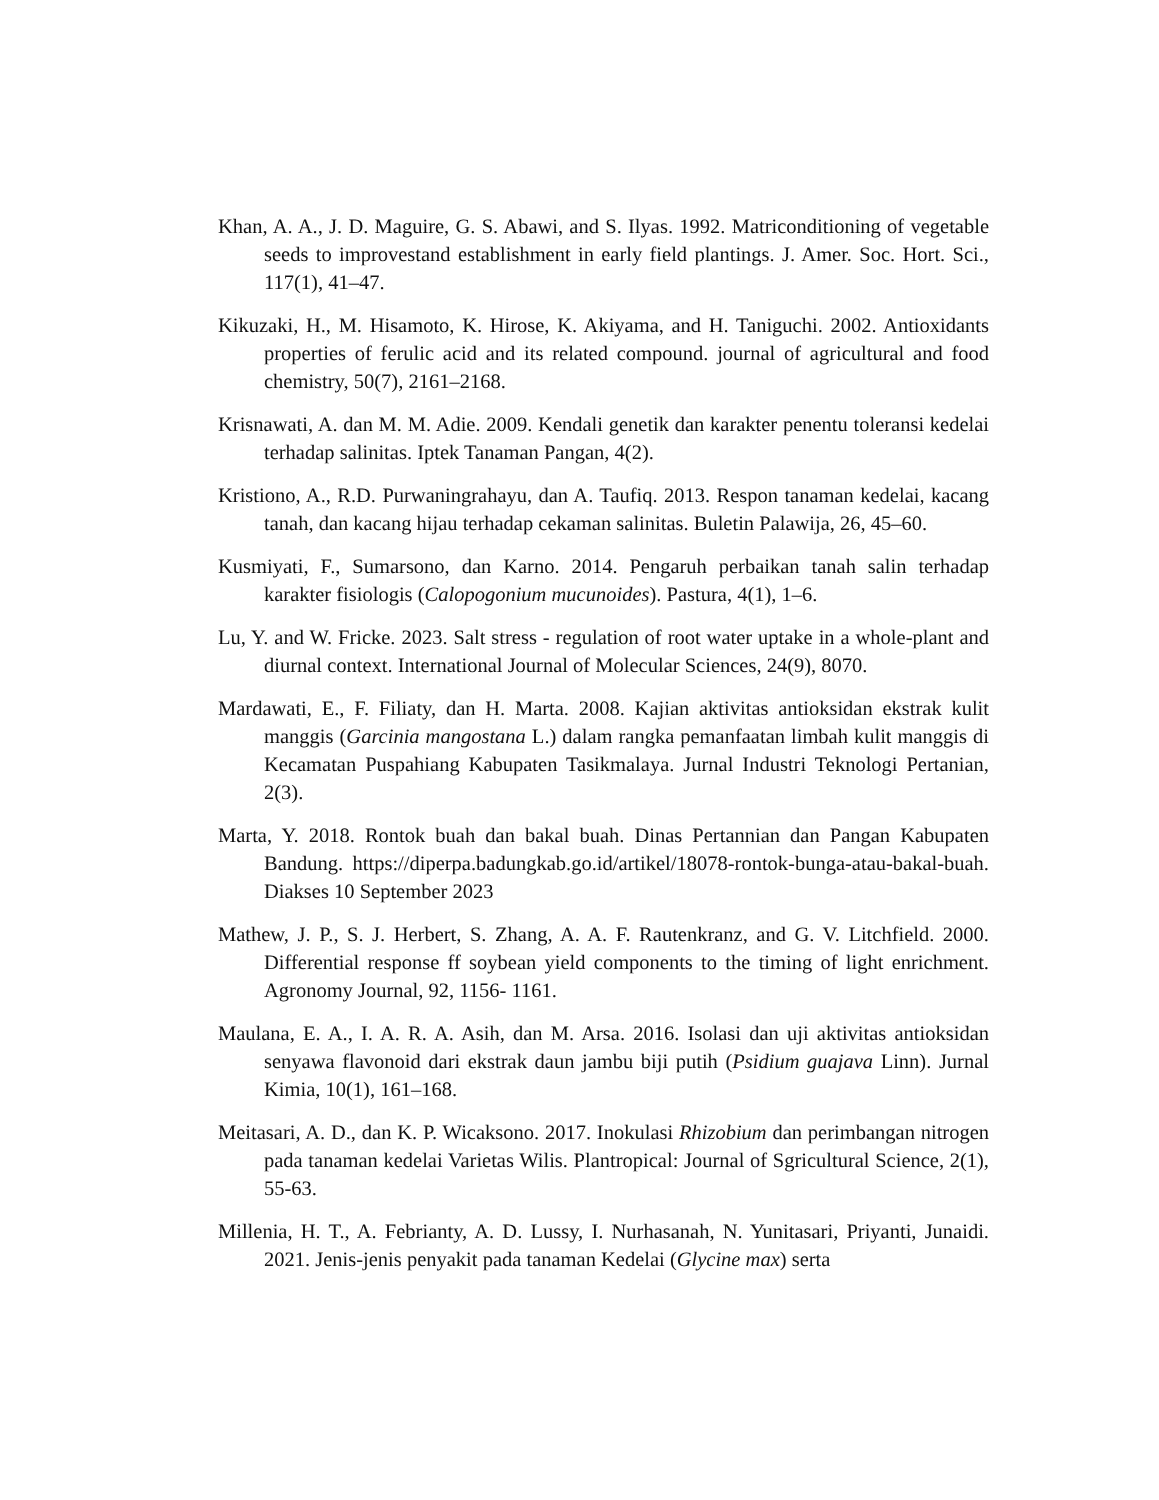Khan, A. A., J. D. Maguire, G. S. Abawi, and S. Ilyas. 1992. Matriconditioning of vegetable seeds to improvestand establishment in early field plantings. J. Amer. Soc. Hort. Sci., 117(1), 41–47.
Kikuzaki, H., M. Hisamoto, K. Hirose, K. Akiyama, and H. Taniguchi. 2002. Antioxidants properties of ferulic acid and its related compound. journal of agricultural and food chemistry, 50(7), 2161–2168.
Krisnawati, A. dan M. M. Adie. 2009. Kendali genetik dan karakter penentu toleransi kedelai terhadap salinitas. Iptek Tanaman Pangan, 4(2).
Kristiono, A., R.D. Purwaningrahayu, dan A. Taufiq. 2013. Respon tanaman kedelai, kacang tanah, dan kacang hijau terhadap cekaman salinitas. Buletin Palawija, 26, 45–60.
Kusmiyati, F., Sumarsono, dan Karno. 2014. Pengaruh perbaikan tanah salin terhadap karakter fisiologis (Calopogonium mucunoides). Pastura, 4(1), 1–6.
Lu, Y. and W. Fricke. 2023. Salt stress - regulation of root water uptake in a whole-plant and diurnal context. International Journal of Molecular Sciences, 24(9), 8070.
Mardawati, E., F. Filiaty, dan H. Marta. 2008. Kajian aktivitas antioksidan ekstrak kulit manggis (Garcinia mangostana L.) dalam rangka pemanfaatan limbah kulit manggis di Kecamatan Puspahiang Kabupaten Tasikmalaya. Jurnal Industri Teknologi Pertanian, 2(3).
Marta, Y. 2018. Rontok buah dan bakal buah. Dinas Pertannian dan Pangan Kabupaten Bandung. https://diperpa.badungkab.go.id/artikel/18078-rontok-bunga-atau-bakal-buah. Diakses 10 September 2023
Mathew, J. P., S. J. Herbert, S. Zhang, A. A. F. Rautenkranz, and G. V. Litchfield. 2000. Differential response ff soybean yield components to the timing of light enrichment. Agronomy Journal, 92, 1156- 1161.
Maulana, E. A., I. A. R. A. Asih, dan M. Arsa. 2016. Isolasi dan uji aktivitas antioksidan senyawa flavonoid dari ekstrak daun jambu biji putih (Psidium guajava Linn). Jurnal Kimia, 10(1), 161–168.
Meitasari, A. D., dan K. P. Wicaksono. 2017. Inokulasi Rhizobium dan perimbangan nitrogen pada tanaman kedelai Varietas Wilis. Plantropical: Journal of Sgricultural Science, 2(1), 55-63.
Millenia, H. T., A. Febrianty, A. D. Lussy, I. Nurhasanah, N. Yunitasari, Priyanti, Junaidi. 2021. Jenis-jenis penyakit pada tanaman Kedelai (Glycine max) serta